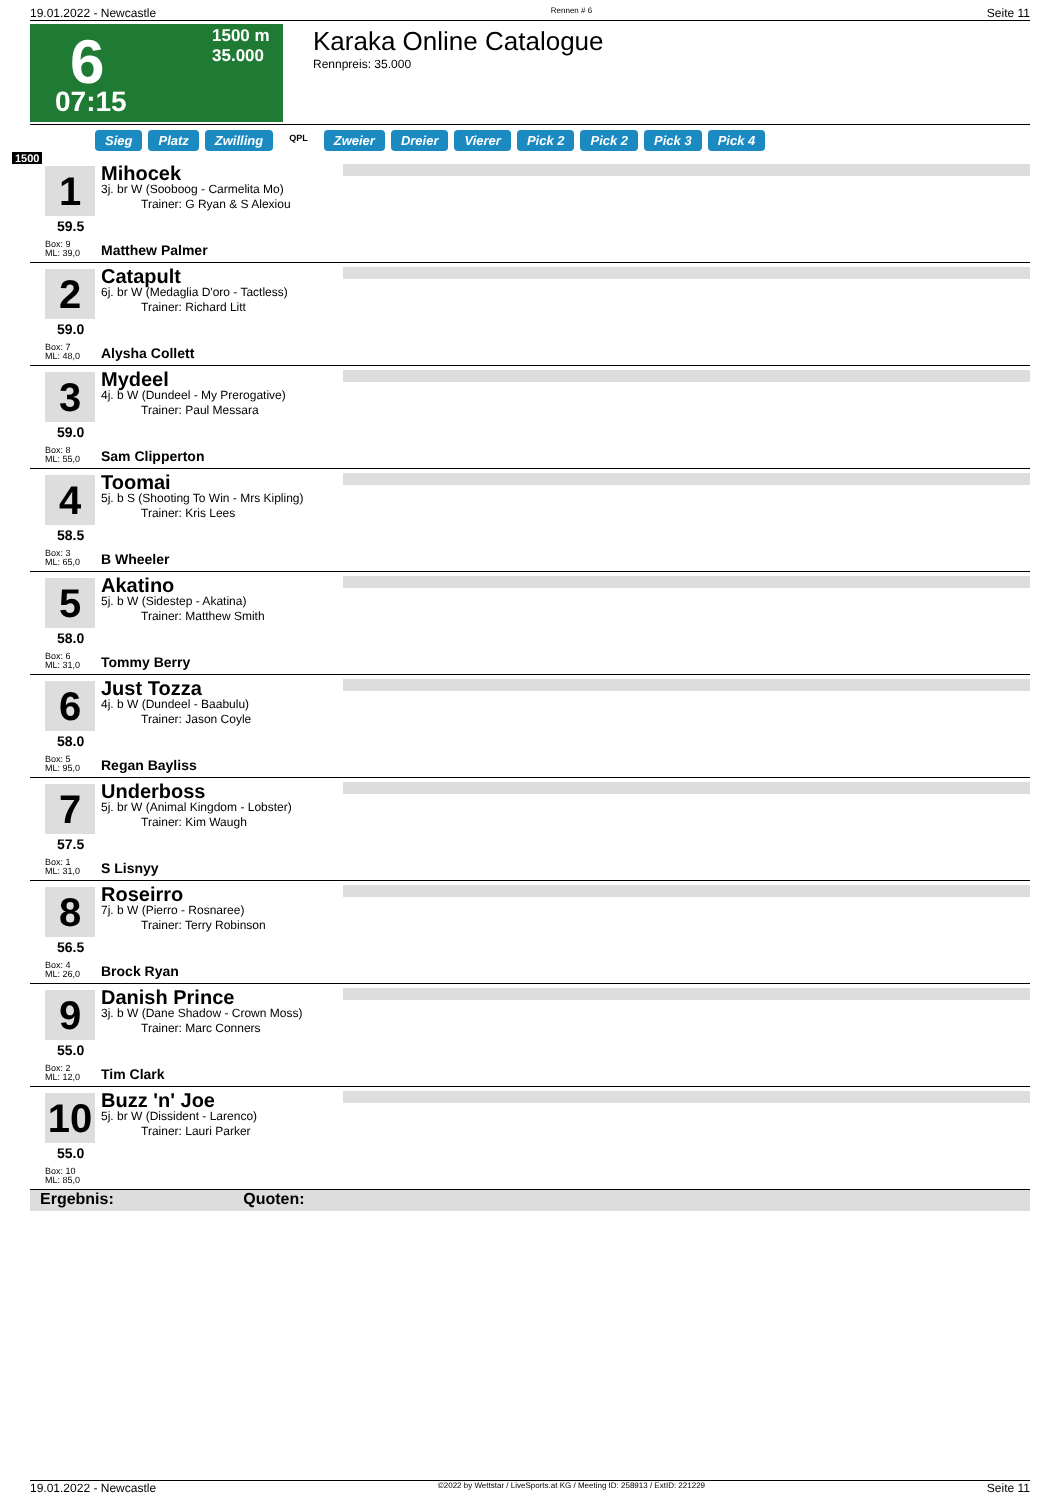19.01.2022 - Newcastle Rennen # 6 Seite 11
6
07:15
1500 m
35.000
Karaka Online Catalogue
Rennpreis: 35.000
Sieg Platz Zwilling QPL Zweier Dreier Vierer Pick 2 Pick 2 Pick 3 Pick 4
1500
1
59.5
Box: 9
ML: 39,0
Mihocek
3j. br W (Sooboog - Carmelita Mo)
Trainer: G Ryan & S Alexiou
Matthew Palmer
2
59.0
Box: 7
ML: 48,0
Catapult
6j. br W (Medaglia D'oro - Tactless)
Trainer: Richard Litt
Alysha Collett
3
59.0
Box: 8
ML: 55,0
Mydeel
4j. b W (Dundeel - My Prerogative)
Trainer: Paul Messara
Sam Clipperton
4
58.5
Box: 3
ML: 65,0
Toomai
5j. b S (Shooting To Win - Mrs Kipling)
Trainer: Kris Lees
B Wheeler
5
58.0
Box: 6
ML: 31,0
Akatino
5j. b W (Sidestep - Akatina)
Trainer: Matthew Smith
Tommy Berry
6
58.0
Box: 5
ML: 95,0
Just Tozza
4j. b W (Dundeel - Baabulu)
Trainer: Jason Coyle
Regan Bayliss
7
57.5
Box: 1
ML: 31,0
Underboss
5j. br W (Animal Kingdom - Lobster)
Trainer: Kim Waugh
S Lisnyy
8
56.5
Box: 4
ML: 26,0
Roseirro
7j. b W (Pierro - Rosnaree)
Trainer: Terry Robinson
Brock Ryan
9
55.0
Box: 2
ML: 12,0
Danish Prince
3j. b W (Dane Shadow - Crown Moss)
Trainer: Marc Conners
Tim Clark
10
55.0
Box: 10
ML: 85,0
Buzz 'n' Joe
5j. br W (Dissident - Larenco)
Trainer: Lauri Parker
Ergebnis: Quoten:
19.01.2022 - Newcastle ©2022 by Wettstar / LiveSports.at KG / Meeting ID: 258913 / ExtID: 221229 Seite 11